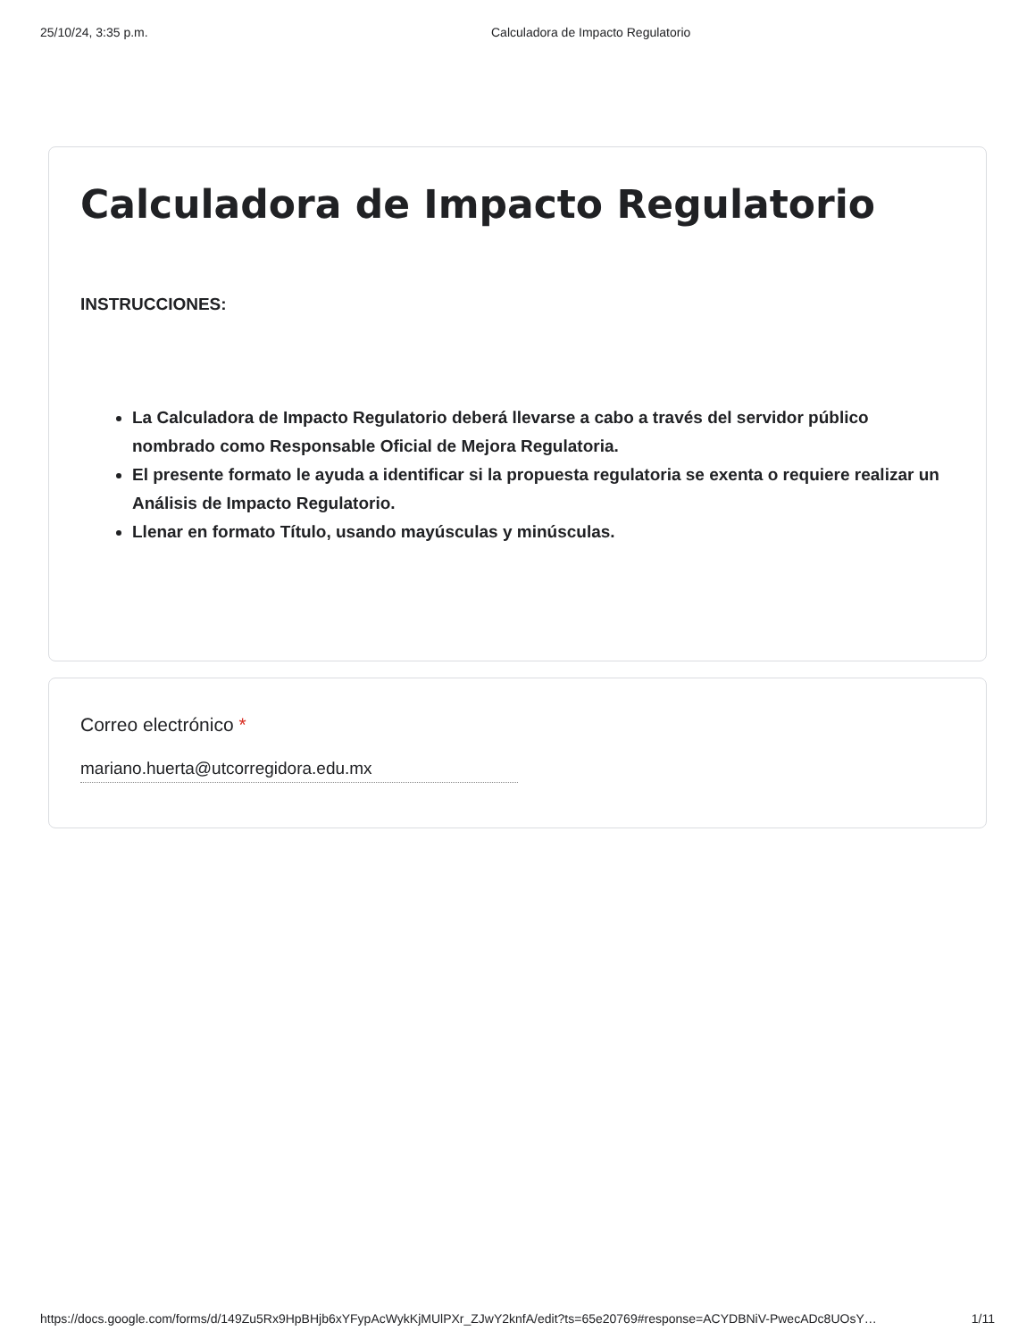25/10/24, 3:35 p.m. Calculadora de Impacto Regulatorio
Calculadora de Impacto Regulatorio
INSTRUCCIONES:
La Calculadora de Impacto Regulatorio deberá llevarse a cabo a través del servidor público nombrado como Responsable Oficial de Mejora Regulatoria.
El presente formato le ayuda a identificar si la propuesta regulatoria se exenta o requiere realizar un Análisis de Impacto Regulatorio.
Llenar en formato Título, usando mayúsculas y minúsculas.
Correo electrónico *
mariano.huerta@utcorregidora.edu.mx
https://docs.google.com/forms/d/149Zu5Rx9HpBHjb6xYFypAcWykKjMUlPXr_ZJwY2knfA/edit?ts=65e20769#response=ACYDBNiV-PwecADc8UOsY… 1/11